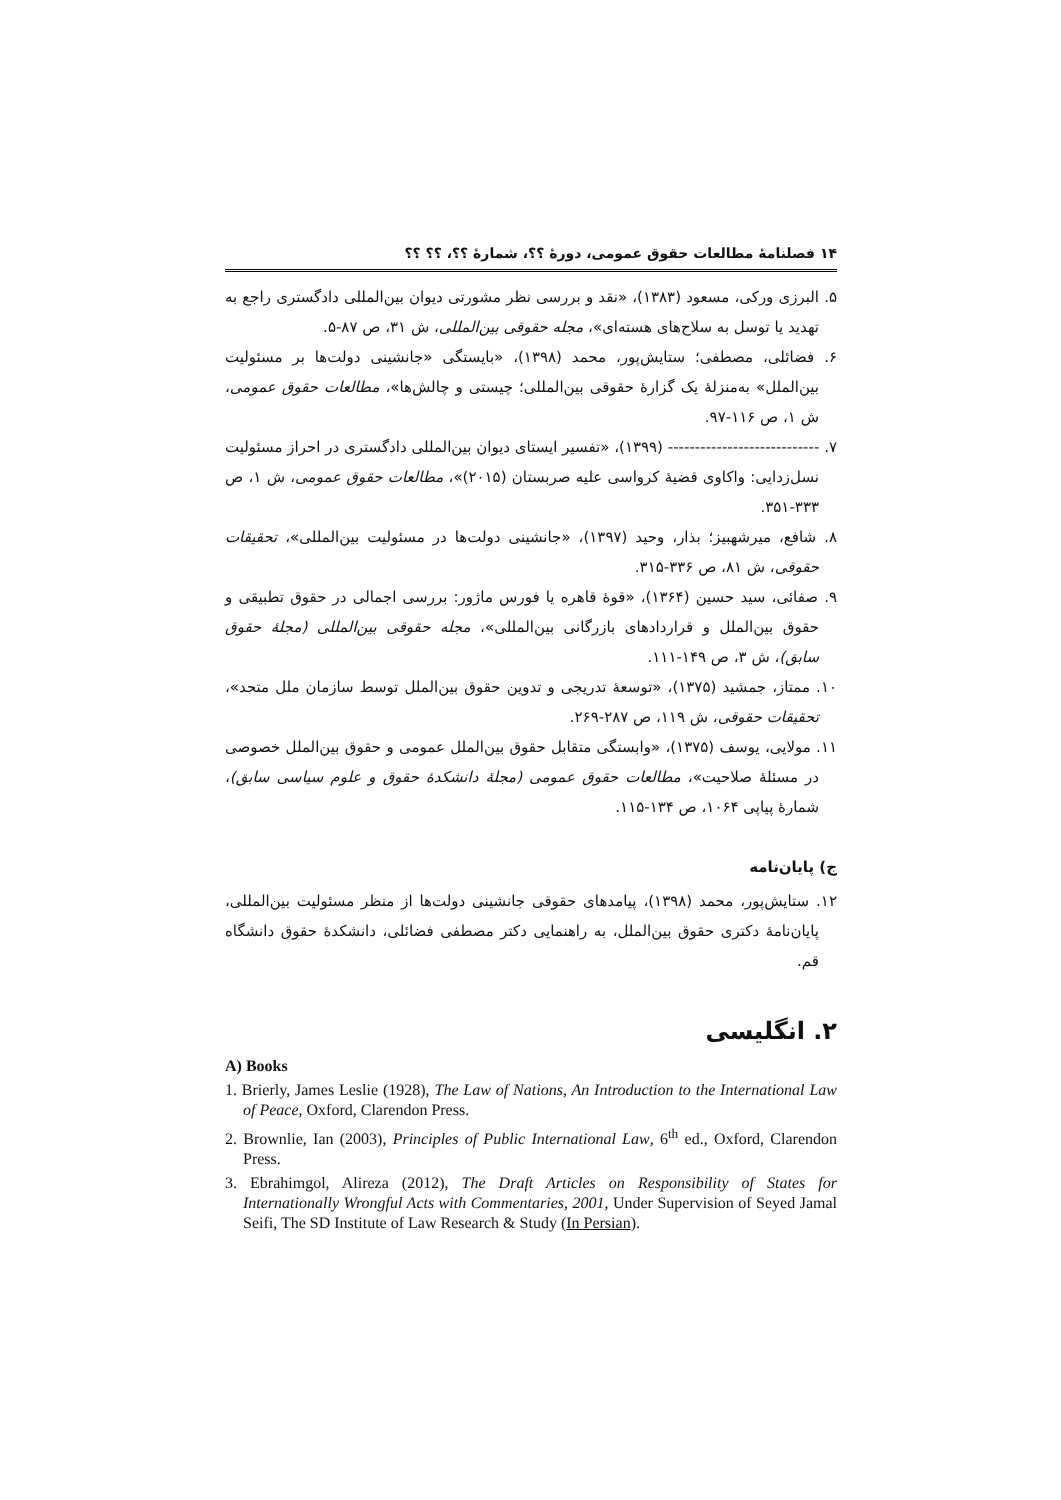۱۴ فصلنامهٔ مطالعات حقوق عمومی، دورهٔ ؟؟، شمارهٔ ؟؟، ؟؟ ؟؟
۵. البرزی ورکی، مسعود (۱۳۸۳)، «نقد و بررسی نظر مشورتی دیوان بین‌المللی دادگستری راجع به تهدید یا توسل به سلاح‌های هسته‌ای»، مجله حقوقی بین‌المللی، ش ۳۱، ص ۸۷-۵.
۶. فضائلی، مصطفی؛ ستایش‌پور، محمد (۱۳۹۸)، «بایستگی «جانشینی دولت‌ها بر مسئولیت بین‌الملل» به‌منزلهٔ یک گزارهٔ حقوقی بین‌المللی؛ چیستی و چالش‌ها»، مطالعات حقوق عمومی، ش ۱، ص ۱۱۶-۹۷.
۷. ---------------------------- (۱۳۹۹)، «تفسیر ایستای دیوان بین‌المللی دادگستری در احراز مسئولیت نسل‌زدایی: واکاوی قضیهٔ کرواسی علیه صربستان (۲۰۱۵)»، مطالعات حقوق عمومی، ش ۱، ص ۳۳۳-۳۵۱.
۸. شافع، میرشهبیز؛ بذار، وحید (۱۳۹۷)، «جانشینی دولت‌ها در مسئولیت بین‌المللی»، تحقیقات حقوقی، ش ۸۱، ص ۳۳۶-۳۱۵.
۹. صفائی، سید حسین (۱۳۶۴)، «قوهٔ قاهره یا فورس ماژور: بررسی اجمالی در حقوق تطبیقی و حقوق بین‌الملل و قراردادهای بازرگانی بین‌المللی»، مجله حقوقی بین‌المللی (مجلهٔ حقوق سابق)، ش ۳، ص ۱۴۹-۱۱۱.
۱۰. ممتاز، جمشید (۱۳۷۵)، «توسعهٔ تدریجی و تدوین حقوق بین‌الملل توسط سازمان ملل متحد»، تحقیقات حقوقی، ش ۱۱۹، ص ۲۸۷-۲۶۹.
۱۱. مولایی، یوسف (۱۳۷۵)، «وابستگی متقابل حقوق بین‌الملل عمومی و حقوق بین‌الملل خصوصی در مسئلهٔ صلاحیت»، مطالعات حقوق عمومی (مجلهٔ دانشکدهٔ حقوق و علوم سیاسی سابق)، شمارهٔ پیاپی ۱۰۶۴، ص ۱۳۴-۱۱۵.
ج) پایان‌نامه
۱۲. ستایش‌پور، محمد (۱۳۹۸)، پیامدهای حقوقی جانشینی دولت‌ها از منظر مسئولیت بین‌المللی، پایان‌نامهٔ دکتری حقوق بین‌الملل، به راهنمایی دکتر مصطفی فضائلی، دانشکدهٔ حقوق دانشگاه قم.
۲. انگلیسی
A) Books
1. Brierly, James Leslie (1928), The Law of Nations, An Introduction to the International Law of Peace, Oxford, Clarendon Press.
2. Brownlie, Ian (2003), Principles of Public International Law, 6<sup>th</sup> ed., Oxford, Clarendon Press.
3. Ebrahimgol, Alireza (2012), The Draft Articles on Responsibility of States for Internationally Wrongful Acts with Commentaries, 2001, Under Supervision of Seyed Jamal Seifi, The SD Institute of Law Research & Study (In Persian).